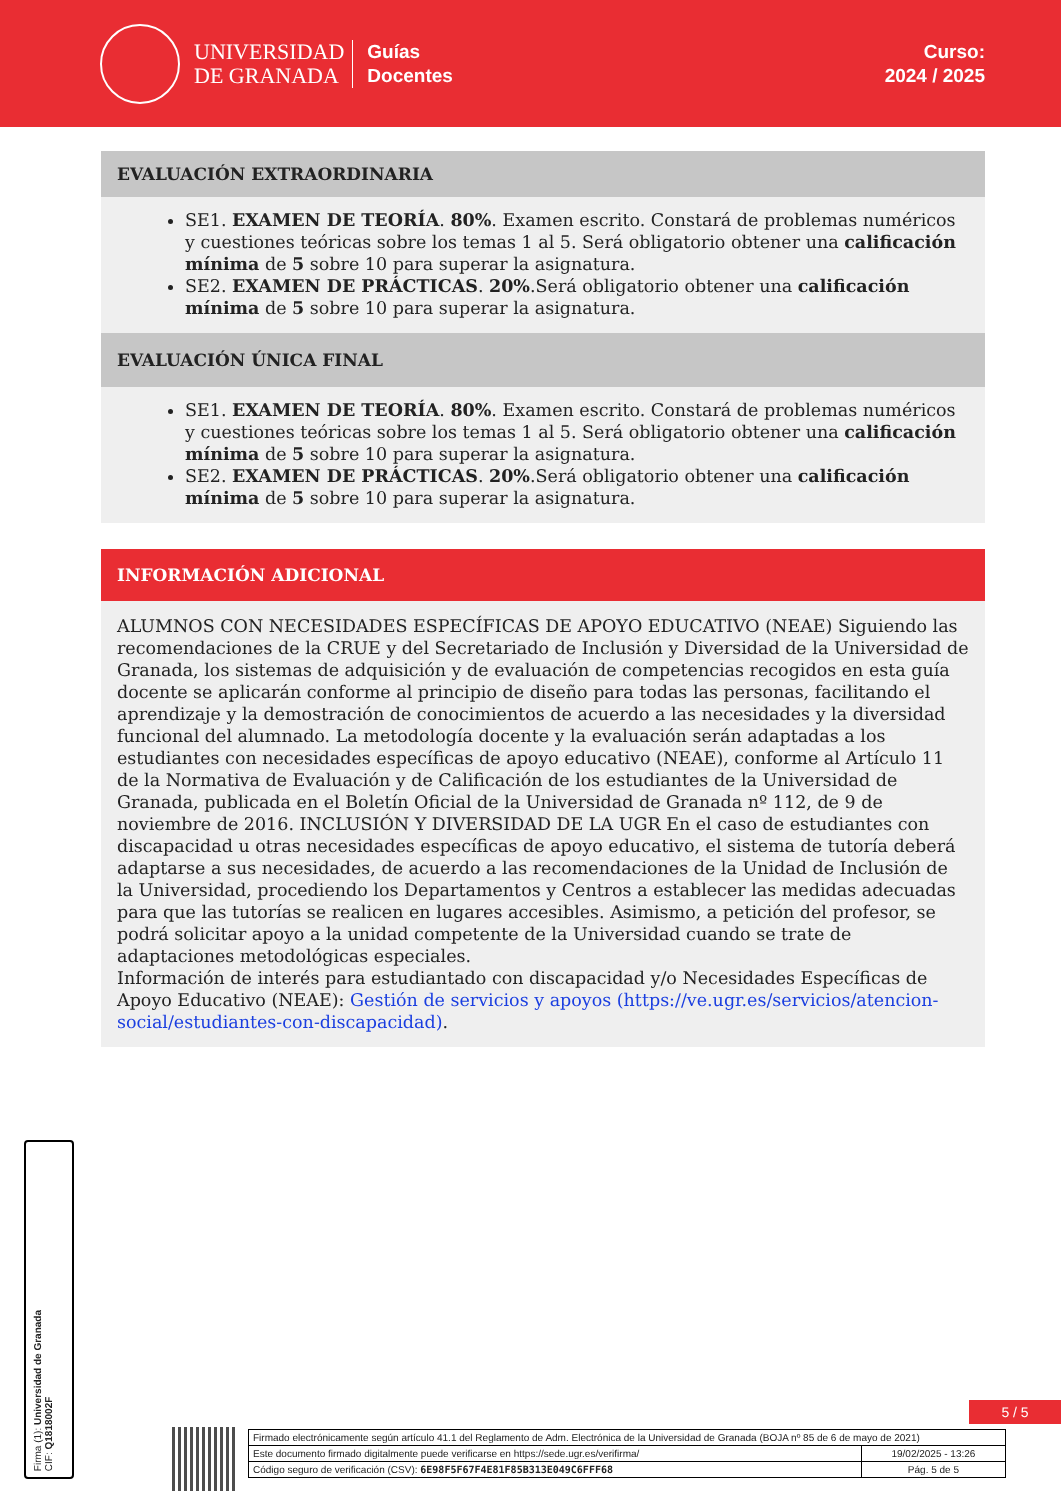UNIVERSIDAD
DE GRANADA
Guías
Docentes
Curso:
2024 / 2025
EVALUACIÓN EXTRAORDINARIA
SE1. EXAMEN DE TEORÍA. 80%. Examen escrito. Constará de problemas numéricos y cuestiones teóricas sobre los temas 1 al 5. Será obligatorio obtener una calificación mínima de 5 sobre 10 para superar la asignatura.
SE2. EXAMEN DE PRÁCTICAS. 20%.Será obligatorio obtener una calificación mínima de 5 sobre 10 para superar la asignatura.
EVALUACIÓN ÚNICA FINAL
SE1. EXAMEN DE TEORÍA. 80%. Examen escrito. Constará de problemas numéricos y cuestiones teóricas sobre los temas 1 al 5. Será obligatorio obtener una calificación mínima de 5 sobre 10 para superar la asignatura.
SE2. EXAMEN DE PRÁCTICAS. 20%.Será obligatorio obtener una calificación mínima de 5 sobre 10 para superar la asignatura.
INFORMACIÓN ADICIONAL
ALUMNOS CON NECESIDADES ESPECÍFICAS DE APOYO EDUCATIVO (NEAE) Siguiendo las recomendaciones de la CRUE y del Secretariado de Inclusión y Diversidad de la Universidad de Granada, los sistemas de adquisición y de evaluación de competencias recogidos en esta guía docente se aplicarán conforme al principio de diseño para todas las personas, facilitando el aprendizaje y la demostración de conocimientos de acuerdo a las necesidades y la diversidad funcional del alumnado. La metodología docente y la evaluación serán adaptadas a los estudiantes con necesidades específicas de apoyo educativo (NEAE), conforme al Artículo 11 de la Normativa de Evaluación y de Calificación de los estudiantes de la Universidad de Granada, publicada en el Boletín Oficial de la Universidad de Granada nº 112, de 9 de noviembre de 2016. INCLUSIÓN Y DIVERSIDAD DE LA UGR En el caso de estudiantes con discapacidad u otras necesidades específicas de apoyo educativo, el sistema de tutoría deberá adaptarse a sus necesidades, de acuerdo a las recomendaciones de la Unidad de Inclusión de la Universidad, procediendo los Departamentos y Centros a establecer las medidas adecuadas para que las tutorías se realicen en lugares accesibles. Asimismo, a petición del profesor, se podrá solicitar apoyo a la unidad competente de la Universidad cuando se trate de adaptaciones metodológicas especiales.
Información de interés para estudiantado con discapacidad y/o Necesidades Específicas de Apoyo Educativo (NEAE): Gestión de servicios y apoyos (https://ve.ugr.es/servicios/atencion-social/estudiantes-con-discapacidad).
Firma (1): Universidad de Granada
CIF: Q1818002F
5 / 5
| Firmado electrónicamente según artículo 41.1 del Reglamento de Adm. Electrónica de la Universidad de Granada (BOJA nº 85 de 6 de mayo de 2021) | |
| Este documento firmado digitalmente puede verificarse en https://sede.ugr.es/verifirma/ | 19/02/2025 - 13:26 |
| Código seguro de verificación (CSV): 6E98F5F67F4E81F85B313E049C6FFF68 | Pág. 5 de 5 |